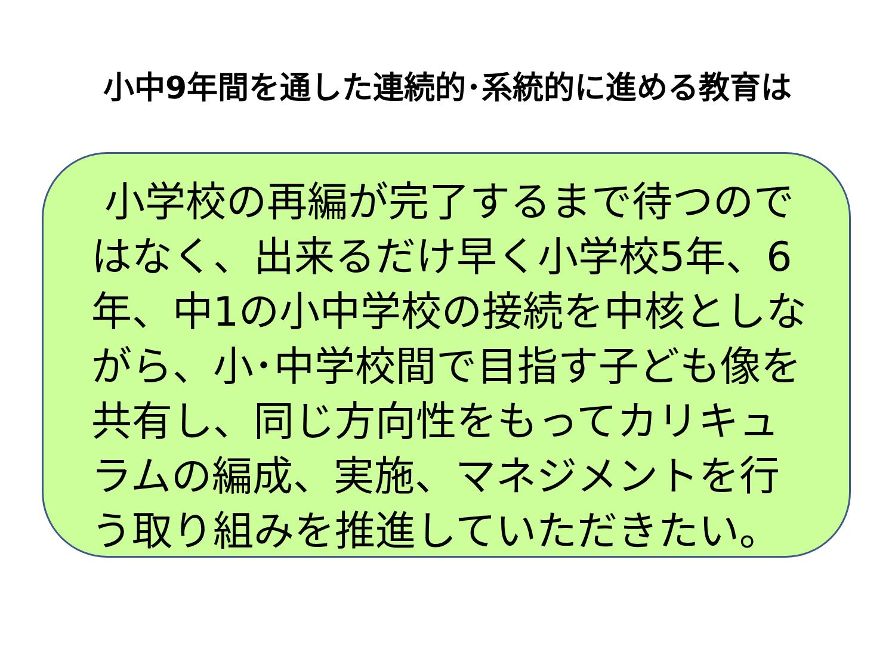小中9年間を通した連続的･系統的に進める教育は
小学校の再編が完了するまで待つのではなく、出来るだけ早く小学校5年、6年、中1の小中学校の接続を中核としながら、小･中学校間で目指す子ども像を共有し、同じ方向性をもってカリキュラムの編成、実施、マネジメントを行う取り組みを推進していただきたい。